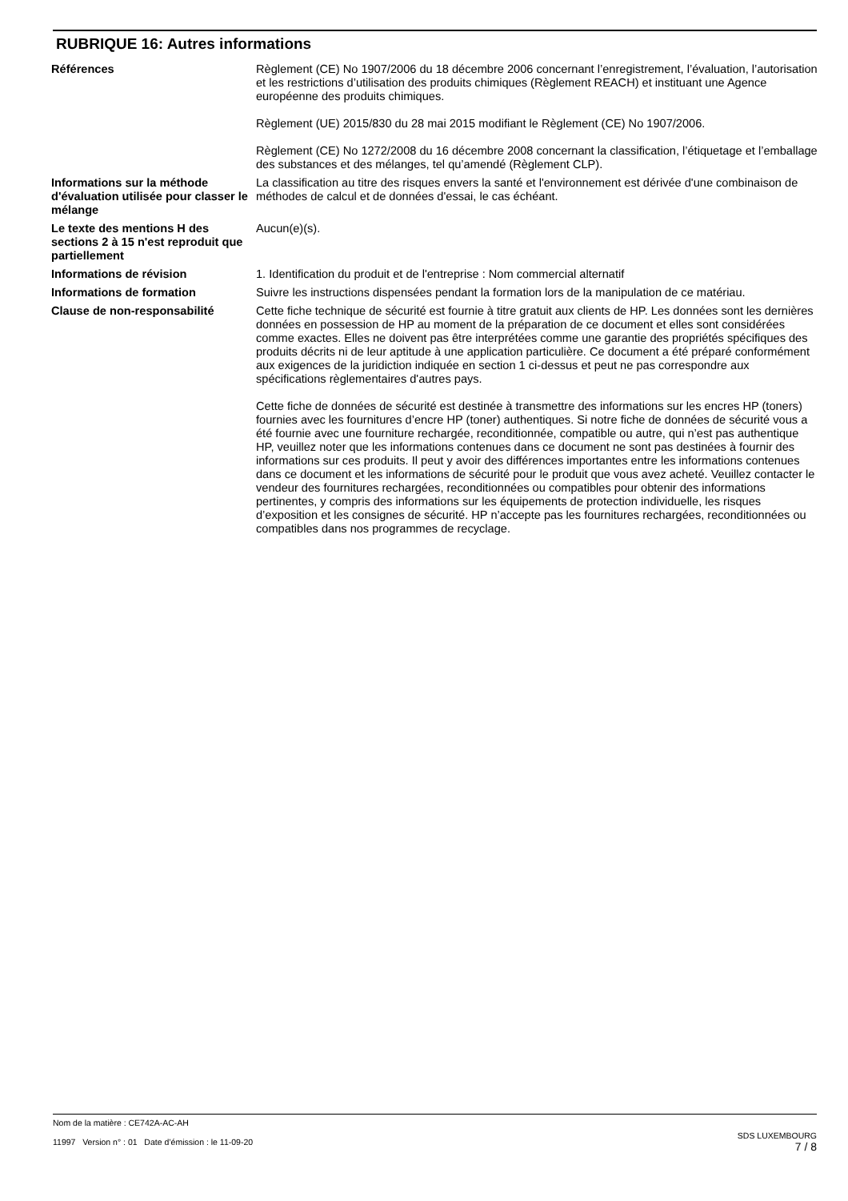RUBRIQUE 16: Autres informations
Références Règlement (CE) No 1907/2006 du 18 décembre 2006 concernant l’enregistrement, l’évaluation, l’autorisation et les restrictions d’utilisation des produits chimiques (Règlement REACH) et instituant une Agence européenne des produits chimiques.
Règlement (UE) 2015/830 du 28 mai 2015 modifiant le Règlement (CE) No 1907/2006.
Règlement (CE) No 1272/2008 du 16 décembre 2008 concernant la classification, l’étiquetage et l’emballage des substances et des mélanges, tel qu’amendé (Règlement CLP).
Informations sur la méthode d'évaluation utilisée pour classer le mélange
La classification au titre des risques envers la santé et l'environnement est dérivée d'une combinaison de méthodes de calcul et de données d'essai, le cas échéant.
Le texte des mentions H des sections 2 à 15 n'est reproduit que partiellement
Aucun(e)(s).
Informations de révision 1. Identification du produit et de l'entreprise : Nom commercial alternatif
Informations de formation Suivre les instructions dispensées pendant la formation lors de la manipulation de ce matériau.
Clause de non-responsabilité Cette fiche technique de sécurité est fournie à titre gratuit aux clients de HP. Les données sont les dernières données en possession de HP au moment de la préparation de ce document et elles sont considérées comme exactes. Elles ne doivent pas être interprétées comme une garantie des propriétés spécifiques des produits décrits ni de leur aptitude à une application particulière. Ce document a été préparé conformément aux exigences de la juridiction indiquée en section 1 ci-dessus et peut ne pas correspondre aux spécifications règlementaires d'autres pays.
Cette fiche de données de sécurité est destinée à transmettre des informations sur les encres HP (toners) fournies avec les fournitures d’encre HP (toner) authentiques. Si notre fiche de données de sécurité vous a été fournie avec une fourniture rechargée, reconditionnée, compatible ou autre, qui n’est pas authentique HP, veuillez noter que les informations contenues dans ce document ne sont pas destinées à fournir des informations sur ces produits. Il peut y avoir des différences importantes entre les informations contenues dans ce document et les informations de sécurité pour le produit que vous avez acheté. Veuillez contacter le vendeur des fournitures rechargées, reconditionnées ou compatibles pour obtenir des informations pertinentes, y compris des informations sur les équipements de protection individuelle, les risques d’exposition et les consignes de sécurité. HP n’accepte pas les fournitures rechargées, reconditionnées ou compatibles dans nos programmes de recyclage.
Nom de la matière : CE742A-AC-AH
11997 Version n° : 01 Date d’émission : le 11-09-20
SDS LUXEMBOURG
7 / 8